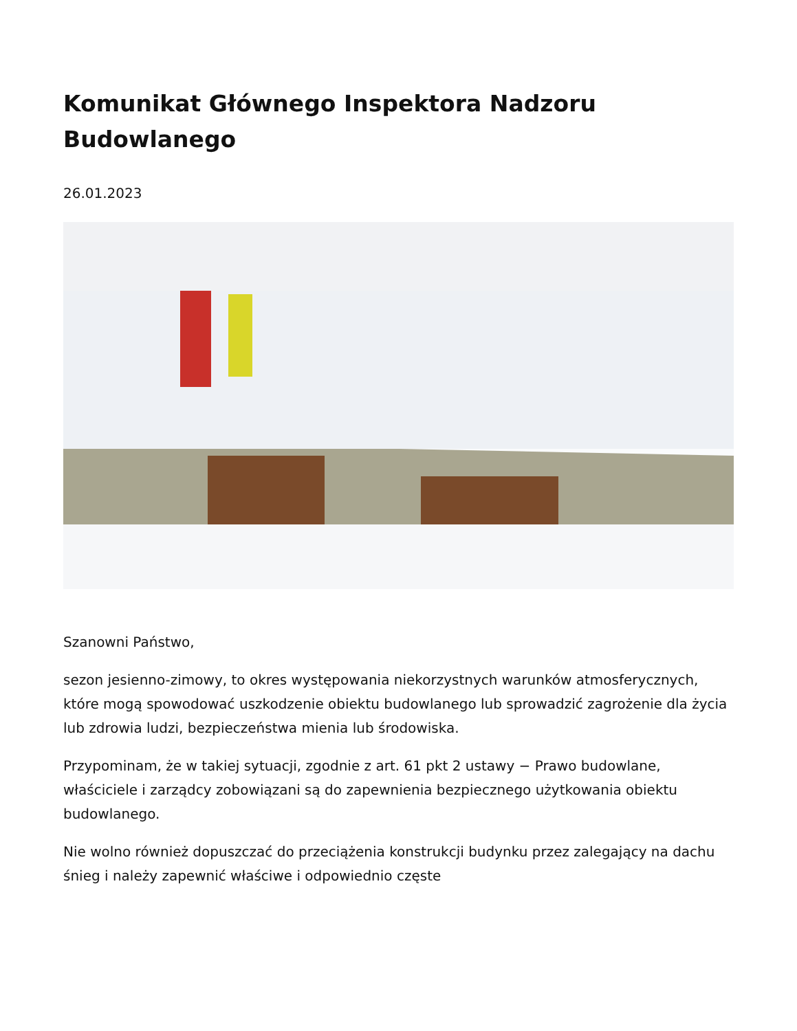Komunikat Głównego Inspektora Nadzoru Budowlanego
26.01.2023
Szanowni Państwo,
sezon jesienno-zimowy, to okres występowania niekorzystnych warunków atmosferycznych, które mogą spowodować uszkodzenie obiektu budowlanego lub sprowadzić zagrożenie dla życia lub zdrowia ludzi, bezpieczeństwa mienia lub środowiska.
Przypominam, że w takiej sytuacji, zgodnie z art. 61 pkt 2 ustawy − Prawo budowlane, właściciele i zarządcy zobowiązani są do zapewnienia bezpiecznego użytkowania obiektu budowlanego.
Nie wolno również dopuszczać do przeciążenia konstrukcji budynku przez zalegający na dachu śnieg i należy zapewnić właściwe i odpowiednio częste